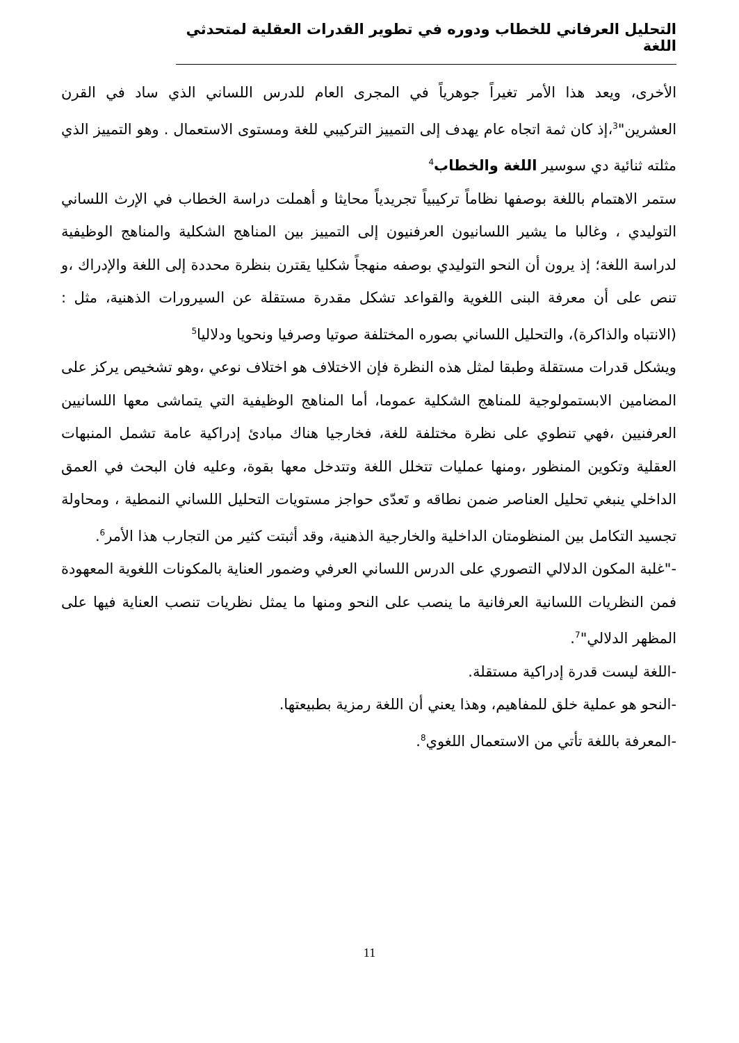التحليل العرفاني للخطاب ودوره في تطوير القدرات العقلية لمتحدثي اللغة
الأخرى، ويعد هذا الأمر تغيراً جوهرياً في المجرى العام للدرس اللساني الذي ساد في القرن العشرين"<sup>3</sup>،إذ كان ثمة اتجاه عام يهدف إلى التمييز التركيبي للغة ومستوى الاستعمال . وهو التمييز الذي مثلته ثنائية دي سوسير اللغة والخطاب<sup>4</sup>
ستمر الاهتمام باللغة بوصفها نظاماً تركيبياً تجريدياً محايثا و أهملت دراسة الخطاب في الإرث اللساني التوليدي ، وغالبا ما يشير اللسانيون العرفنيون إلى التمييز بين المناهج الشكلية والمناهج الوظيفية لدراسة اللغة؛ إذ يرون أن النحو التوليدي بوصفه منهجاً شكليا يقترن بنظرة محددة إلى اللغة والإدراك ،و تنص على أن معرفة البنى اللغوية والقواعد تشكل مقدرة مستقلة عن السيرورات الذهنية، مثل : (الانتباه والذاكرة)، والتحليل اللساني بصوره المختلفة صوتيا وصرفيا ونحويا ودلاليا<sup>5</sup>
ويشكل قدرات مستقلة وطبقا لمثل هذه النظرة فإن الاختلاف هو اختلاف نوعي ،وهو تشخيص يركز على المضامين الابستمولوجية للمناهج الشكلية عموما، أما المناهج الوظيفية التي يتماشى معها اللسانيين العرفنيين ،فهي تنطوي على نظرة مختلفة للغة، فخارجيا هناك مبادئ إدراكية عامة تشمل المنبهات العقلية وتكوين المنظور ،ومنها عمليات تتخلل اللغة وتتدخل معها بقوة، وعليه فان البحث في العمق الداخلي ينبغي تحليل العناصر ضمن نطاقه و تَعدّى حواجز مستويات التحليل اللساني النمطية ، ومحاولة تجسيد التكامل بين المنظومتان الداخلية والخارجية الذهنية، وقد أثبتت كثير من التجارب هذا الأمر<sup>6</sup>.
-"غلبة المكون الدلالي التصوري على الدرس اللساني العرفي وضمور العناية بالمكونات اللغوية المعهودة فمن النظريات اللسانية العرفانية ما ينصب على النحو ومنها ما يمثل نظريات تنصب العناية فيها على المظهر الدلالي"<sup>7</sup>.
-اللغة ليست قدرة إدراكية مستقلة.
-النحو هو عملية خلق للمفاهيم، وهذا يعني أن اللغة رمزية بطبيعتها.
-المعرفة باللغة تأتي من الاستعمال اللغوي<sup>8</sup>.
11